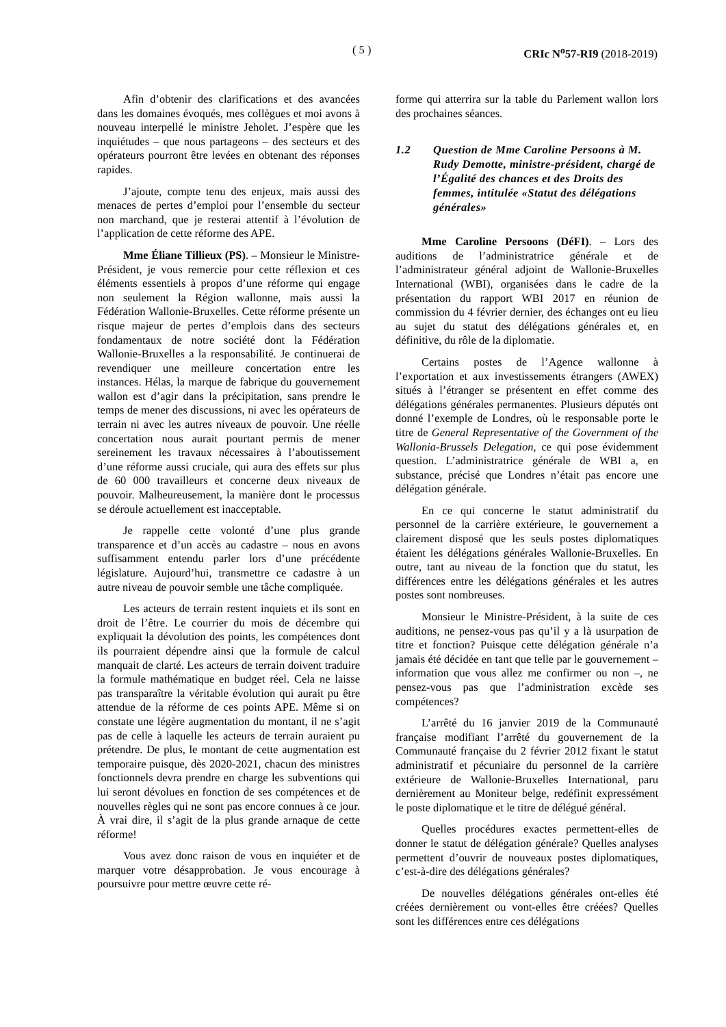( 5 ) CRIc N<sup>o</sup>57-RI9 (2018-2019)
Afin d’obtenir des clarifications et des avancées dans les domaines évoqués, mes collègues et moi avons à nouveau interpellé le ministre Jeholet. J’espère que les inquiétudes – que nous partageons – des secteurs et des opérateurs pourront être levées en obtenant des réponses rapides.
J’ajoute, compte tenu des enjeux, mais aussi des menaces de pertes d’emploi pour l’ensemble du secteur non marchand, que je resterai attentif à l’évolution de l’application de cette réforme des APE.
Mme Éliane Tillieux (PS). – Monsieur le Ministre-Président, je vous remercie pour cette réflexion et ces éléments essentiels à propos d’une réforme qui engage non seulement la Région wallonne, mais aussi la Fédération Wallonie-Bruxelles. Cette réforme présente un risque majeur de pertes d’emplois dans des secteurs fondamentaux de notre société dont la Fédération Wallonie-Bruxelles a la responsabilité. Je continuerai de revendiquer une meilleure concertation entre les instances. Hélas, la marque de fabrique du gouvernement wallon est d’agir dans la précipitation, sans prendre le temps de mener des discussions, ni avec les opérateurs de terrain ni avec les autres niveaux de pouvoir. Une réelle concertation nous aurait pourtant permis de mener sereinement les travaux nécessaires à l’aboutissement d’une réforme aussi cruciale, qui aura des effets sur plus de 60 000 travailleurs et concerne deux niveaux de pouvoir. Malheureusement, la manière dont le processus se déroule actuellement est inacceptable.
Je rappelle cette volonté d’une plus grande transparence et d’un accès au cadastre – nous en avons suffisamment entendu parler lors d’une précédente législature. Aujourd’hui, transmettre ce cadastre à un autre niveau de pouvoir semble une tâche compliquée.
Les acteurs de terrain restent inquiets et ils sont en droit de l’être. Le courrier du mois de décembre qui expliquait la dévolution des points, les compétences dont ils pourraient dépendre ainsi que la formule de calcul manquait de clarté. Les acteurs de terrain doivent traduire la formule mathématique en budget réel. Cela ne laisse pas transparaître la véritable évolution qui aurait pu être attendue de la réforme de ces points APE. Même si on constate une légère augmentation du montant, il ne s’agit pas de celle à laquelle les acteurs de terrain auraient pu prétendre. De plus, le montant de cette augmentation est temporaire puisque, dès 2020-2021, chacun des ministres fonctionnels devra prendre en charge les subventions qui lui seront dévolues en fonction de ses compétences et de nouvelles règles qui ne sont pas encore connues à ce jour. À vrai dire, il s’agit de la plus grande arnaque de cette réforme!
Vous avez donc raison de vous en inquiéter et de marquer votre désapprobation. Je vous encourage à poursuivre pour mettre œuvre cette ré-
forme qui atterrira sur la table du Parlement wallon lors des prochaines séances.
1.2 Question de Mme Caroline Persoons à M. Rudy Demotte, ministre-président, chargé de l’Égalité des chances et des Droits des femmes, intitulée «Statut des délégations générales»
Mme Caroline Persoons (DéFI). – Lors des auditions de l’administratrice générale et de l’administrateur général adjoint de Wallonie-Bruxelles International (WBI), organisées dans le cadre de la présentation du rapport WBI 2017 en réunion de commission du 4 février dernier, des échanges ont eu lieu au sujet du statut des délégations générales et, en définitive, du rôle de la diplomatie.
Certains postes de l’Agence wallonne à l’exportation et aux investissements étrangers (AWEX) situés à l’étranger se présentent en effet comme des délégations générales permanentes. Plusieurs députés ont donné l’exemple de Londres, où le responsable porte le titre de General Representative of the Government of the Wallonia-Brussels Delegation, ce qui pose évidemment question. L’administratrice générale de WBI a, en substance, précisé que Londres n’était pas encore une délégation générale.
En ce qui concerne le statut administratif du personnel de la carrière extérieure, le gouvernement a clairement disposé que les seuls postes diplomatiques étaient les délégations générales Wallonie-Bruxelles. En outre, tant au niveau de la fonction que du statut, les différences entre les délégations générales et les autres postes sont nombreuses.
Monsieur le Ministre-Président, à la suite de ces auditions, ne pensez-vous pas qu’il y a là usurpation de titre et fonction? Puisque cette délégation générale n’a jamais été décidée en tant que telle par le gouvernement – information que vous allez me confirmer ou non –, ne pensez-vous pas que l’administration excède ses compétences?
L’arrêté du 16 janvier 2019 de la Communauté française modifiant l’arrêté du gouvernement de la Communauté française du 2 février 2012 fixant le statut administratif et pécuniaire du personnel de la carrière extérieure de Wallonie-Bruxelles International, paru dernièrement au Moniteur belge, redéfinit expressément le poste diplomatique et le titre de délégué général.
Quelles procédures exactes permettent-elles de donner le statut de délégation générale? Quelles analyses permettent d’ouvrir de nouveaux postes diplomatiques, c’est-à-dire des délégations générales?
De nouvelles délégations générales ont-elles été créées dernièrement ou vont-elles être créées? Quelles sont les différences entre ces délégations